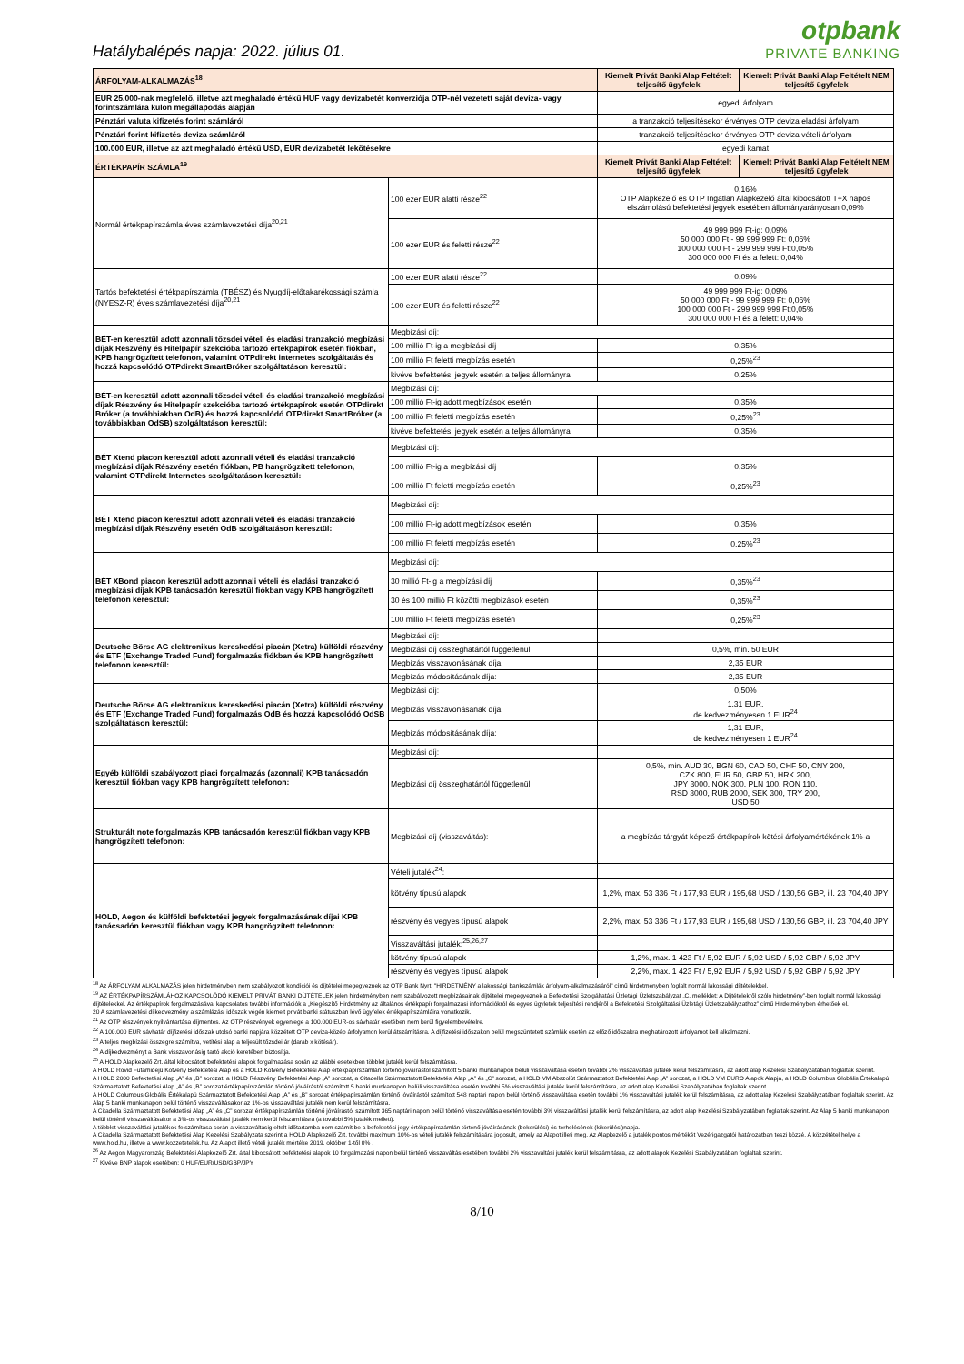Hatálybalépés napja: 2022. július 01.
otpbank
PRIVATE BANKING
| ÁRFOLYAM-ALKALMAZÁS<sup>18</sup> | | Kiemelt Privát Banki Alap Feltételt teljesítő ügyfelek | Kiemelt Privát Banki Alap Feltételt NEM teljesítő ügyfelek |
| --- | --- | --- | --- |
| EUR 25.000-nak megfelelő, illetve azt meghaladó értékű HUF vagy devizabetét konverziója OTP-nél vezetett saját deviza- vagy forintszámlára külön megállapodás alapján | | egyedi árfolyam | |
| Pénztári valuta kifizetés forint számláról | | a tranzakció teljesítésekor érvényes OTP deviza eladási árfolyam | |
| Pénztári forint kifizetés deviza számláról | | tranzakció teljesítésekor érvényes OTP deviza vételi árfolyam | |
| 100.000 EUR, illetve az azt meghaladó értékű USD, EUR devizabetét lekötésekre | | egyedi kamat | |
| ÉRTÉKPAPÍR SZÁMLA<sup>19</sup> | | Kiemelt Privát Banki Alap Feltételt teljesítő ügyfelek | Kiemelt Privát Banki Alap Feltételt NEM teljesítő ügyfelek |
| Normál értékpapírszámla éves számlavezetési díja<sup>20,21</sup> | 100 ezer EUR alatti része<sup>22</sup> | 0,16% OTP Alapkezelő és OTP Ingatlan Alapkezelő által kibocsátott T+X napos elszámolású befektetési jegyek esetében állományarányosan 0,09% | |
| | 100 ezer EUR és feletti része<sup>22</sup> | 49 999 999 Ft-ig: 0,09% 50 000 000 Ft - 99 999 999 Ft: 0,06% 100 000 000 Ft - 299 999 999 Ft:0,05% 300 000 000 Ft és a felett: 0,04% | |
| Tartós befektetési értékpapírszámla (TBÉSZ) és Nyugdíj-előtakarékossági számla (NYESZ-R) éves számlavezetési díja<sup>20,21</sup> | 100 ezer EUR alatti része<sup>22</sup> | 0,09% | |
| | 100 ezer EUR és feletti része<sup>22</sup> | 49 999 999 Ft-ig: 0,09% 50 000 000 Ft - 99 999 999 Ft: 0,06% 100 000 000 Ft - 299 999 999 Ft:0,05% 300 000 000 Ft és a felett: 0,04% | |
| BÉT-en keresztül adott azonnali tőzsdei vételi és eladási tranzakció megbízási díjak Részvény és Hitelpapír szekcióba tartozó értékpapírok esetén fiókban, KPB hangrögzített telefonon, valamint OTPdirekt internetes szolgáltatás és hozzá kapcsolódó OTPdirekt SmartBróker szolgáltatáson keresztül: | Megbízási díj: | | |
| | 100 millió Ft-ig a megbízási díj | 0,35% | |
| | 100 millió Ft feletti megbízás esetén | 0,25%<sup>23</sup> | |
| | kivéve befektetési jegyek esetén a teljes állományra | 0,25% | |
| BÉT-en keresztül adott azonnali tőzsdei vételi és eladási tranzakció megbízási díjak Részvény és Hitelpapír szekcióba tartozó értékpapírok esetén OTPdirekt Bróker (a továbbiakban OdB) és hozzá kapcsolódó OTPdirekt SmartBróker (a továbbiakban OdSB) szolgáltatáson keresztül: | Megbízási díj: | | |
| | 100 millió Ft-ig adott megbízások esetén | 0,35% | |
| | 100 millió Ft feletti megbízás esetén | 0,25%<sup>23</sup> | |
| | kivéve befektetési jegyek esetén a teljes állományra | 0,35% | |
| BÉT Xtend piacon keresztül adott azonnali vételi és eladási tranzakció megbízási díjak Részvény esetén fiókban, PB hangrögzített telefonon, valamint OTPdirekt Internetes szolgáltatáson keresztül: | Megbízási díj: | | |
| | 100 millió Ft-ig a megbízási díj | 0,35% | |
| | 100 millió Ft feletti megbízás esetén | 0,25%<sup>23</sup> | |
| BÉT Xtend piacon keresztül adott azonnali vételi és eladási tranzakció megbízási díjak Részvény esetén OdB szolgáltatáson keresztül: | Megbízási díj: | | |
| | 100 millió Ft-ig adott megbízások esetén | 0,35% | |
| | 100 millió Ft feletti megbízás esetén | 0,25%<sup>23</sup> | |
| BÉT XBond piacon keresztül adott azonnali vételi és eladási tranzakció megbízási díjak KPB tanácsadón keresztül fiókban vagy KPB hangrögzített telefonon keresztül: | Megbízási díj: | | |
| | 30 millió Ft-ig a megbízási díj | 0,35%<sup>23</sup> | |
| | 30 és 100 millió Ft közötti megbízások esetén | 0,35%<sup>23</sup> | |
| | 100 millió Ft feletti megbízás esetén | 0,25%<sup>23</sup> | |
| Deutsche Börse AG elektronikus kereskedési piacán (Xetra) külföldi részvény és ETF (Exchange Traded Fund) forgalmazás fiókban és KPB hangrögzített telefonon keresztül: | Megbízási díj: | | |
| | Megbízási díj összeghatártól függetlenül | 0,5%, min. 50 EUR | |
| | Megbízás visszavonásának díja: | 2,35 EUR | |
| | Megbízás módosításának díja: | 2,35 EUR | |
| Deutsche Börse AG elektronikus kereskedési piacán (Xetra) külföldi részvény és ETF (Exchange Traded Fund) forgalmazás OdB és hozzá kapcsolódó OdSB szolgáltatáson keresztül: | Megbízási díj: | 0,50% | |
| | Megbízás visszavonásának díja: | 1,31 EUR, de kedvezményesen 1 EUR<sup>24</sup> | |
| | Megbízás módosításának díja: | 1,31 EUR, de kedvezményesen 1 EUR<sup>24</sup> | |
| Egyéb külföldi szabályozott piaci forgalmazás (azonnali) KPB tanácsadón keresztül fiókban vagy KPB hangrögzített telefonon: | Megbízási díj: | | |
| | Megbízási díj összeghatártól függetlenül | 0,5%, min. AUD 30, BGN 60, CAD 50, CHF 50, CNY 200, CZK 800, EUR 50, GBP 50, HRK 200, JPY 3000, NOK 300, PLN 100, RON 110, RSD 3000, RUB 2000, SEK 300, TRY 200, USD 50 | |
| Strukturált note forgalmazás KPB tanácsadón keresztül fiókban vagy KPB hangrögzített telefonon: | Megbízási díj (visszaváltás): | a megbízás tárgyát képező értékpapírok kötési árfolyamértékének 1%-a | |
| HOLD, Aegon és külföldi befektetési jegyek forgalmazásának díjai KPB tanácsadón keresztül fiókban vagy KPB hangrögzített telefonon: | Vételi jutalék<sup>24</sup>: | | |
| | kötvény típusú alapok | 1,2%, max. 53 336 Ft / 177,93 EUR / 195,68 USD / 130,56 GBP, ill. 23 704,40 JPY | |
| | részvény és vegyes típusú alapok | 2,2%, max. 53 336 Ft / 177,93 EUR / 195,68 USD / 130,56 GBP, ill. 23 704,40 JPY | |
| | Visszaváltási jutalék:<sup>25,26,27</sup> | | |
| | kötvény típusú alapok | 1,2%, max. 1 423 Ft / 5,92 EUR / 5,92 USD / 5,92 GBP / 5,92 JPY | |
| | részvény és vegyes típusú alapok | 2,2%, max. 1 423 Ft / 5,92 EUR / 5,92 USD / 5,92 GBP / 5,92 JPY | |
<sup>18</sup> Az ÁRFOLYAM ALKALMAZÁS jelen hirdetményben nem szabályozott kondíciói és díjtételei megegyeznek az OTP Bank Nyrt. "HIRDETMÉNY a lakossági bankszámlák árfolyam-alkalmazásáról" című hirdetményben foglalt normál lakossági díjtételekkel.
<sup>19</sup> AZ ÉRTÉKPAPÍRSZÁMLÁHOZ KAPCSOLÓDÓ KIEMELT PRIVÁT BANKI DÍJTÉTELEK jelen hirdetményben nem szabályozott megbízásainak díjtételei megegyeznek a Befektetési Szolgáltatási Üzletági Üzletszabályzat „C. melléklet: A Díjtételekről szóló hirdetmény”-ben foglalt normál lakossági díjtételekkel. Az értékpapírok forgalmazásával kapcsolatos további információk a „Kiegészítő Hirdetmény az általános értékpapír forgalmazási információkról és egyes ügyletek teljesítési rendjéről a Befektetési Szolgáltatási Üzletági Üzletszabályzathoz” című Hirdetményben érhetőek el.
20 A számlavezetési díjkedvezmény a számlázási időszak végén kiemelt privát banki státuszban lévő ügyfelek értékpapírszámláira vonatkozik.
<sup>21</sup> Az OTP részvények nyilvántartása díjmentes. Az OTP részvények egyenlege a 100.000 EUR-os sávhatár esetében nem kerül figyelembevételre.
<sup>22</sup> A 100.000 EUR sávhatár díjfizetési időszak utolsó banki napjára közzétett OTP deviza-közép árfolyamon kerül átszámításra. A díjfizetési időszakon belül megszüntetett számlák esetén az előző időszakra meghatározott árfolyamot kell alkalmazni.
<sup>23</sup> A teljes megbízási összegre számítva, vetítési alap a teljesült tőzsdei ár (darab x kötésár).
<sup>24</sup> A díjkedvezményt a Bank visszavonásig tartó akció keretében biztosítja.
<sup>25</sup> A HOLD Alapkezelő Zrt. által kibocsátott befektetési alapok forgalmazása során az alábbi esetekben többlet jutalék kerül felszámításra.
A HOLD Rövid Futamidejű Kötvény Befektetési Alap és a HOLD Kötvény Befektetési Alap értékpapírszámlán történő jóváírástól számított 5 banki munkanapon belüli visszaváltása esetén további 2% visszaváltási jutalék kerül felszámításra, az adott alap Kezelési Szabályzatában foglaltak szerint.
A HOLD 2000 Befektetési Alap „A” és „B” sorozat, a HOLD Részvény Befektetési Alap „A” sorozat, a Citadella Származtatott Befektetési Alap „A” és „C” sorozat, a HOLD VM Abszolút Származtatott Befektetési Alap „A” sorozat, a HOLD VM EURO Alapok Alapja, a HOLD Columbus Globális Értékalapú Származtatott Befektetési Alap „A” és „B” sorozat értékpapírszámlán történő jóváírástól számított 5 banki munkanapon belüli visszaváltása esetén további 5% visszaváltási jutalék kerül felszámításra, az adott alap Kezelési Szabályzatában foglaltak szerint.
A HOLD Columbus Globális Értékalapú Származtatott Befektetési Alap „A” és „B” sorozat értékpapírszámlán történő jóváírástól számított 548 naptári napon belül történő visszaváltása esetén további 1% visszaváltási jutalék kerül felszámításra, az adott alap Kezelési Szabályzatában foglaltak szerint. Az Alap 5 banki munkanapon belül történő visszaváltásakor az 1%-os visszaváltási jutalék nem kerül felszámításra.
A Citadella Származtatott Befektetési Alap „A” és „C” sorozat értékpapírszámlán történő jóváírástól számított 365 naptári napon belül történő visszaváltása esetén további 3% visszaváltási jutalék kerül felszámításra, az adott alap Kezelési Szabályzatában foglaltak szerint. Az Alap 5 banki munkanapon belül történő visszaváltásakor a 3%-os visszaváltási jutalék nem kerül felszámításra (a további 5% jutalék mellett).
A többlet visszaváltási jutalékok felszámítása során a visszaváltásig eltelt időtartamba nem számít be a befektetési jegy értékpapírszámlán történő jóváírásának (bekerülési) és terhelésének (kikerülési)napja.
A Citadella Származtatott Befektetési Alap Kezelési Szabályzata szerint a HOLD Alapkezelő Zrt. további maximum 10%-os vételi jutalék felszámítására jogosult, amely az Alapot illeti meg. Az Alapkezelő a jutalék pontos mértékét Vezérigazgatói határozatban teszi közzé. A közzététel helye a www.hold.hu, illetve a www.kozzetetelek.hu. Az Alapot illető vételi jutalék mértéke 2019. október 1-től 0% .
<sup>26</sup> Az Aegon Magyarország Befektetési Alapkezelő Zrt. által kibocsátott befektetési alapok 10 forgalmazási napon belül történő visszaváltás esetében további 2% visszaváltási jutalék kerül felszámításra, az adott alapok Kezelési Szabályzatában foglaltak szerint.
<sup>27</sup> Kivéve BNP alapok esetében: 0 HUF/EUR/USD/GBP/JPY
8/10